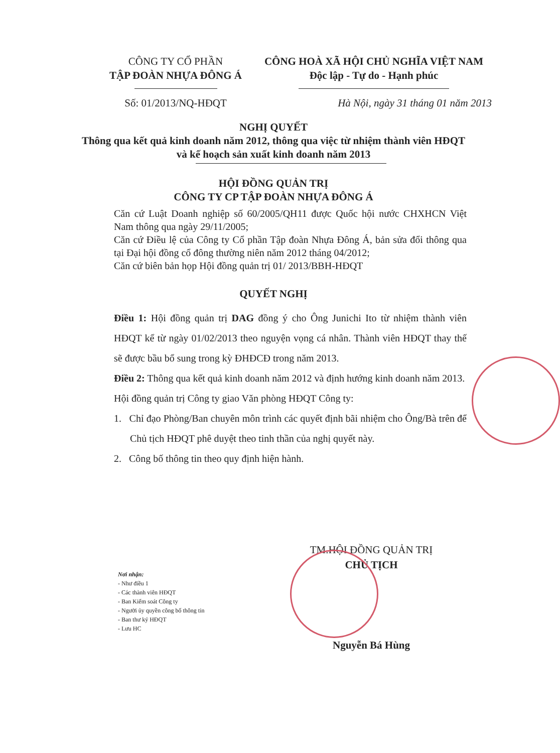CÔNG TY CỔ PHẦN
TẬP ĐOÀN NHỰA ĐÔNG Á
Số: 01/2013/NQ-HĐQT
CÔNG HOÀ XÃ HỘI CHỦ NGHĨA VIỆT NAM
Độc lập - Tự do - Hạnh phúc
Hà Nội, ngày 31 tháng 01 năm 2013
NGHỊ QUYẾT
Thông qua kết quả kinh doanh năm 2012, thông qua việc từ nhiệm thành viên HĐQT và kế hoạch sản xuất kinh doanh năm 2013
HỘI ĐỒNG QUẢN TRỊ
CÔNG TY CP TẬP ĐOÀN NHỰA ĐÔNG Á
Căn cứ Luật Doanh nghiệp số 60/2005/QH11 được Quốc hội nước CHXHCN Việt Nam thông qua ngày 29/11/2005;
Căn cứ Điều lệ của Công ty Cổ phần Tập đoàn Nhựa Đông Á, bản sửa đổi thông qua tại Đại hội đồng cổ đông thường niên năm 2012 tháng 04/2012;
Căn cứ biên bản họp Hội đồng quản trị 01/ 2013/BBH-HĐQT
QUYẾT NGHỊ
Điều 1: Hội đồng quản trị DAG đồng ý cho Ông Junichi Ito từ nhiệm thành viên HĐQT kể từ ngày 01/02/2013 theo nguyện vọng cá nhân. Thành viên HĐQT thay thế sẽ được bầu bổ sung trong kỳ ĐHĐCĐ trong năm 2013.
Điều 2: Thông qua kết quả kinh doanh năm 2012 và định hướng kinh doanh năm 2013.
Hội đồng quản trị Công ty giao Văn phòng HĐQT Công ty:
1. Chỉ đạo Phòng/Ban chuyên môn trình các quyết định bãi nhiệm cho Ông/Bà trên để Chủ tịch HĐQT phê duyệt theo tinh thần của nghị quyết này.
2. Công bố thông tin theo quy định hiện hành.
TM.HỘI ĐỒNG QUẢN TRỊ
CHỦ TỊCH
Nguyễn Bá Hùng
Nơi nhận:
- Như điều 1
- Các thành viên HĐQT
- Ban Kiểm soát Công ty
- Người ủy quyền công bố thông tin
- Ban thư ký HĐQT
- Lưu HC